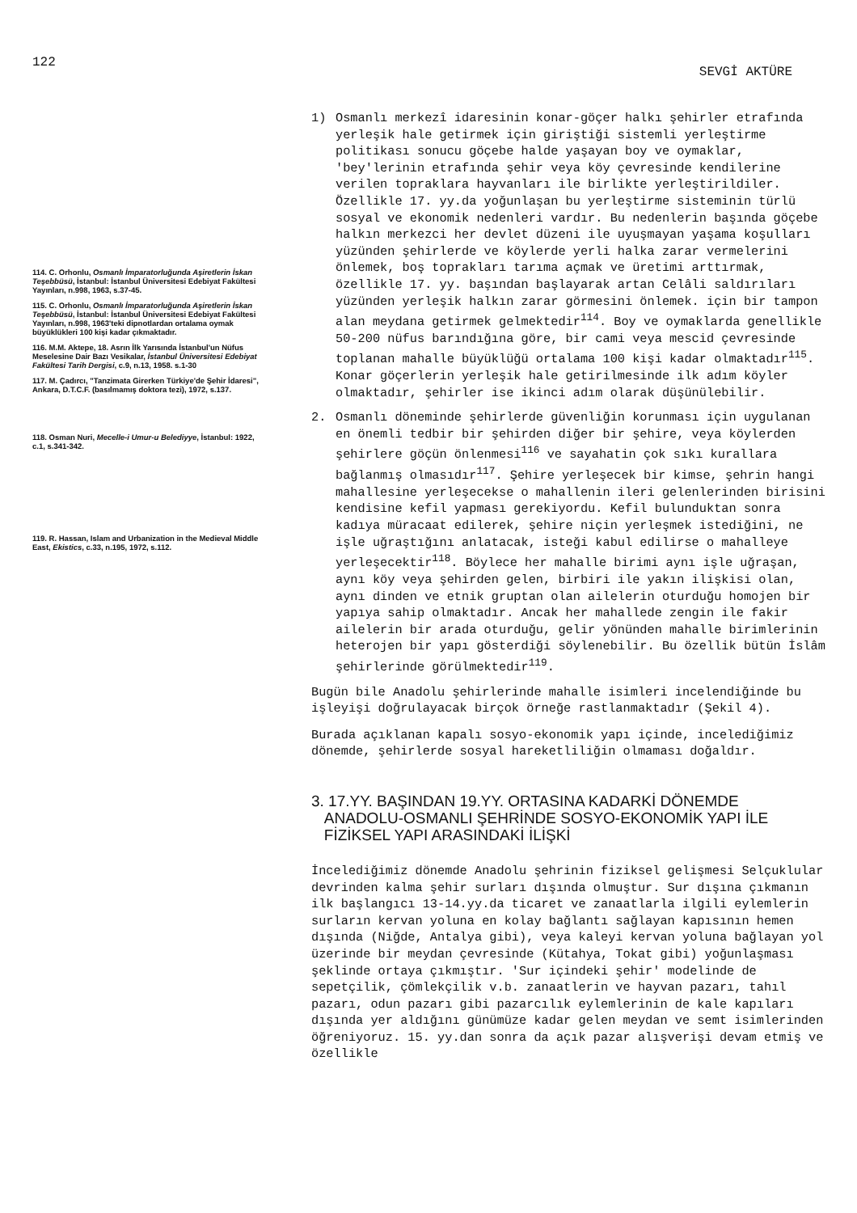122 SEVGİ AKTÜRE
114. C. Orhonlu, Osmanlı İmparatorluğunda Aşiretlerin İskan Teşebbüsü, İstanbul: İstanbul Üniversitesi Edebiyat Fakültesi Yayınları, n.998, 1963, s.37-45.
115. C. Orhonlu, Osmanlı İmparatorluğunda Aşiretlerin İskan Teşebbüsü, İstanbul: İstanbul Üniversitesi Edebiyat Fakültesi Yayınları, n.998, 1963'teki dipnotlardan ortalama oymak büyüklükleri 100 kişi kadar çıkmaktadır.
116. M.M. Aktepe, 18. Asrın İlk Yarısında İstanbul'un Nüfus Meselesine Dair Bazı Vesikalar, İstanbul Üniversitesi Edebiyat Fakültesi Tarih Dergisi, c.9, n.13, 1958. s.1-30
117. M. Çadırcı, "Tanzimata Girerken Türkiye'de Şehir İdaresi", Ankara, D.T.C.F. (basılmamış doktora tezi), 1972, s.137.
118. Osman Nuri, Mecelle-i Umur-u Belediyye, İstanbul: 1922, c.1, s.341-342.
119. R. Hassan, Islam and Urbanization in the Medieval Middle East, Ekistics, c.33, n.195, 1972, s.112.
1) Osmanlı merkezî idaresinin konar-göçer halkı şehirler etrafında yerleşik hale getirmek için giriştiği sistemli yerleştirme politikası sonucu göçebe halde yaşayan boy ve oymaklar, 'bey'lerinin etrafında şehir veya köy çevresinde kendilerine verilen topraklara hayvanları ile birlikte yerleştirildiler. Özellikle 17. yy.da yoğunlaşan bu yerleştirme sisteminin türlü sosyal ve ekonomik nedenleri vardır. Bu nedenlerin başında göçebe halkın merkezci her devlet düzeni ile uyuşmayan yaşama koşulları yüzünden şehirlerde ve köylerde yerli halka zarar vermelerini önlemek, boş toprakları tarıma açmak ve üretimi arttırmak, özellikle 17. yy. başından başlayarak artan Celâli saldırıları yüzünden yerleşik halkın zarar görmesini önlemek. için bir tampon alan meydana getirmek gelmektedir<sup>114</sup>. Boy ve oymaklarda genellikle 50-200 nüfus barındığına göre, bir cami veya mescid çevresinde toplanan mahalle büyüklüğü ortalama 100 kişi kadar olmaktadır<sup>115</sup>. Konar göçerlerin yerleşik hale getirilmesinde ilk adım köyler olmaktadır, şehirler ise ikinci adım olarak düşünülebilir.
2. Osmanlı döneminde şehirlerde güvenliğin korunması için uygulanan en önemli tedbir bir şehirden diğer bir şehire, veya köylerden şehirlere göçün önlenmesi<sup>116</sup> ve sayahatin çok sıkı kurallara bağlanmış olmasıdır<sup>117</sup>. Şehire yerleşecek bir kimse, şehrin hangi mahallesine yerleşecekse o mahallenin ileri gelenlerinden birisini kendisine kefil yapması gerekiyordu. Kefil bulunduktan sonra kadıya müracaat edilerek, şehire niçin yerleşmek istediğini, ne işle uğraştığını anlatacak, isteği kabul edilirse o mahalleye yerleşecektir<sup>118</sup>. Böylece her mahalle birimi aynı işle uğraşan, aynı köy veya şehirden gelen, birbiri ile yakın ilişkisi olan, aynı dinden ve etnik gruptan olan ailelerin oturduğu homojen bir yapıya sahip olmaktadır. Ancak her mahallede zengin ile fakir ailelerin bir arada oturduğu, gelir yönünden mahalle birimlerinin heterojen bir yapı gösterdiği söylenebilir. Bu özellik bütün İslâm şehirlerinde görülmektedir<sup>119</sup>.
Bugün bile Anadolu şehirlerinde mahalle isimleri incelendiğinde bu işleyişi doğrulayacak birçok örneğe rastlanmaktadır (Şekil 4).
Burada açıklanan kapalı sosyo-ekonomik yapı içinde, incelediğimiz dönemde, şehirlerde sosyal hareketliliğin olmaması doğaldır.
3. 17.YY. BAŞINDAN 19.YY. ORTASINA KADARKİ DÖNEMDE
ANADOLU-OSMANLI ŞEHRİNDE SOSYO-EKONOMİK YAPI İLE
FİZİKSEL YAPI ARASINDAKİ İLİŞKİ
İncelediğimiz dönemde Anadolu şehrinin fiziksel gelişmesi Selçuklular devrinden kalma şehir surları dışında olmuştur. Sur dışına çıkmanın ilk başlangıcı 13-14.yy.da ticaret ve zanaatlarla ilgili eylemlerin surların kervan yoluna en kolay bağlantı sağlayan kapısının hemen dışında (Niğde, Antalya gibi), veya kaleyi kervan yoluna bağlayan yol üzerinde bir meydan çevresinde (Kütahya, Tokat gibi) yoğunlaşması şeklinde ortaya çıkmıştır. 'Sur içindeki şehir' modelinde de sepetçilik, çömlekçilik v.b. zanaatlerin ve hayvan pazarı, tahıl pazarı, odun pazarı gibi pazarcılık eylemlerinin de kale kapıları dışında yer aldığını günümüze kadar gelen meydan ve semt isimlerinden öğreniyoruz. 15. yy.dan sonra da açık pazar alışverişi devam etmiş ve özellikle